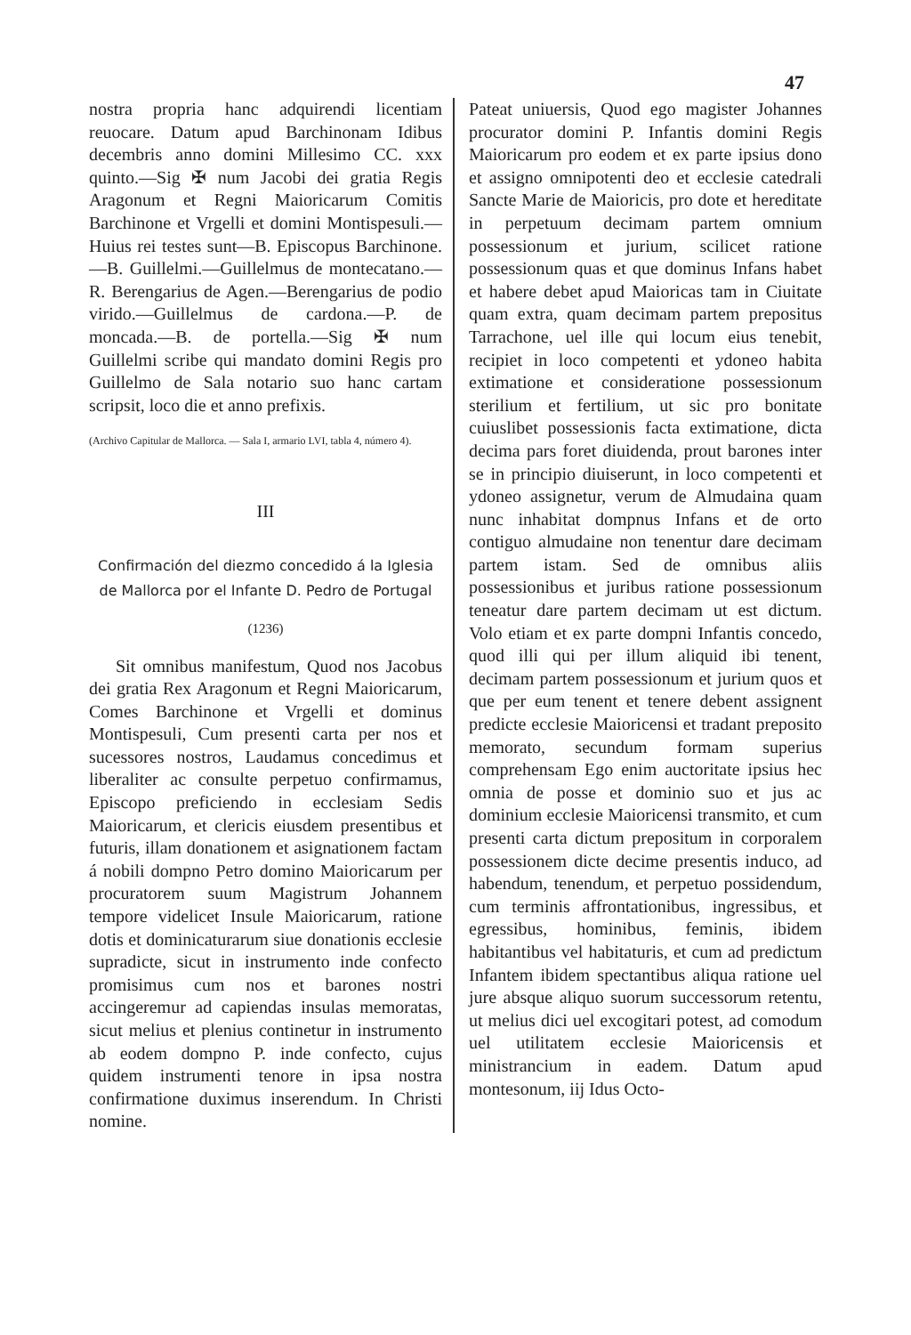47
nostra propria hanc adquirendi licentiam reuocare. Datum apud Barchinonam Idibus decembris anno domini Millesimo CC. xxx quinto.—Sig ✠ num Jacobi dei gratia Regis Aragonum et Regni Maioricarum Comitis Barchinone et Vrgelli et domini Montispesuli.—Huius rei testes sunt—B. Episcopus Barchinone.—B. Guillelmi.—Guillelmus de montecatano.—R. Berengarius de Agen.—Berengarius de podio virido.—Guillelmus de cardona.—P. de moncada.—B. de portella.—Sig ✠ num Guillelmi scribe qui mandato domini Regis pro Guillelmo de Sala notario suo hanc cartam scripsit, loco die et anno prefixis.
(Archivo Capitular de Mallorca. — Sala I, armario LVI, tabla 4, número 4).
III
Confirmación del diezmo concedido á la Iglesia de Mallorca por el Infante D. Pedro de Portugal
(1236)
Sit omnibus manifestum, Quod nos Jacobus dei gratia Rex Aragonum et Regni Maioricarum, Comes Barchinone et Vrgelli et dominus Montispesuli, Cum presenti carta per nos et sucessores nostros, Laudamus concedimus et liberaliter ac consulte perpetuo confirmamus, Episcopo preficiendo in ecclesiam Sedis Maioricarum, et clericis eiusdem presentibus et futuris, illam donationem et asignationem factam á nobili dompno Petro domino Maioricarum per procuratorem suum Magistrum Johannem tempore videlicet Insule Maioricarum, ratione dotis et dominicaturarum siue donationis ecclesie supradicte, sicut in instrumento inde confecto promisimus cum nos et barones nostri accingeremur ad capiendas insulas memoratas, sicut melius et plenius continetur in instrumento ab eodem dompno P. inde confecto, cujus quidem instrumenti tenore in ipsa nostra confirmatione duximus inserendum. In Christi nomine.
Pateat uniuersis, Quod ego magister Johannes procurator domini P. Infantis domini Regis Maioricarum pro eodem et ex parte ipsius dono et assigno omnipotenti deo et ecclesie catedrali Sancte Marie de Maioricis, pro dote et hereditate in perpetuum decimam partem omnium possessionum et jurium, scilicet ratione possessionum quas et que dominus Infans habet et habere debet apud Maioricas tam in Ciuitate quam extra, quam decimam partem prepositus Tarrachone, uel ille qui locum eius tenebit, recipiet in loco competenti et ydoneo habita extimatione et consideratione possessionum sterilium et fertilium, ut sic pro bonitate cuiuslibet possessionis facta extimatione, dicta decima pars foret diuidenda, prout barones inter se in principio diuiserunt, in loco competenti et ydoneo assignetur, verum de Almudaina quam nunc inhabitat dompnus Infans et de orto contiguo almudaine non tenentur dare decimam partem istam. Sed de omnibus aliis possessionibus et juribus ratione possessionum teneatur dare partem decimam ut est dictum. Volo etiam et ex parte dompni Infantis concedo, quod illi qui per illum aliquid ibi tenent, decimam partem possessionum et jurium quos et que per eum tenent et tenere debent assignent predicte ecclesie Maioricensi et tradant preposito memorato, secundum formam superius comprehensam Ego enim auctoritate ipsius hec omnia de posse et dominio suo et jus ac dominium ecclesie Maioricensi transmito, et cum presenti carta dictum prepositum in corporalem possessionem dicte decime presentis induco, ad habendum, tenendum, et perpetuo possidendum, cum terminis affrontationibus, ingressibus, et egressibus, hominibus, feminis, ibidem habitantibus vel habitaturis, et cum ad predictum Infantem ibidem spectantibus aliqua ratione uel jure absque aliquo suorum successorum retentu, ut melius dici uel excogitari potest, ad comodum uel utilitatem ecclesie Maioricensis et ministrancium in eadem. Datum apud montesonum, iij Idus Octo-